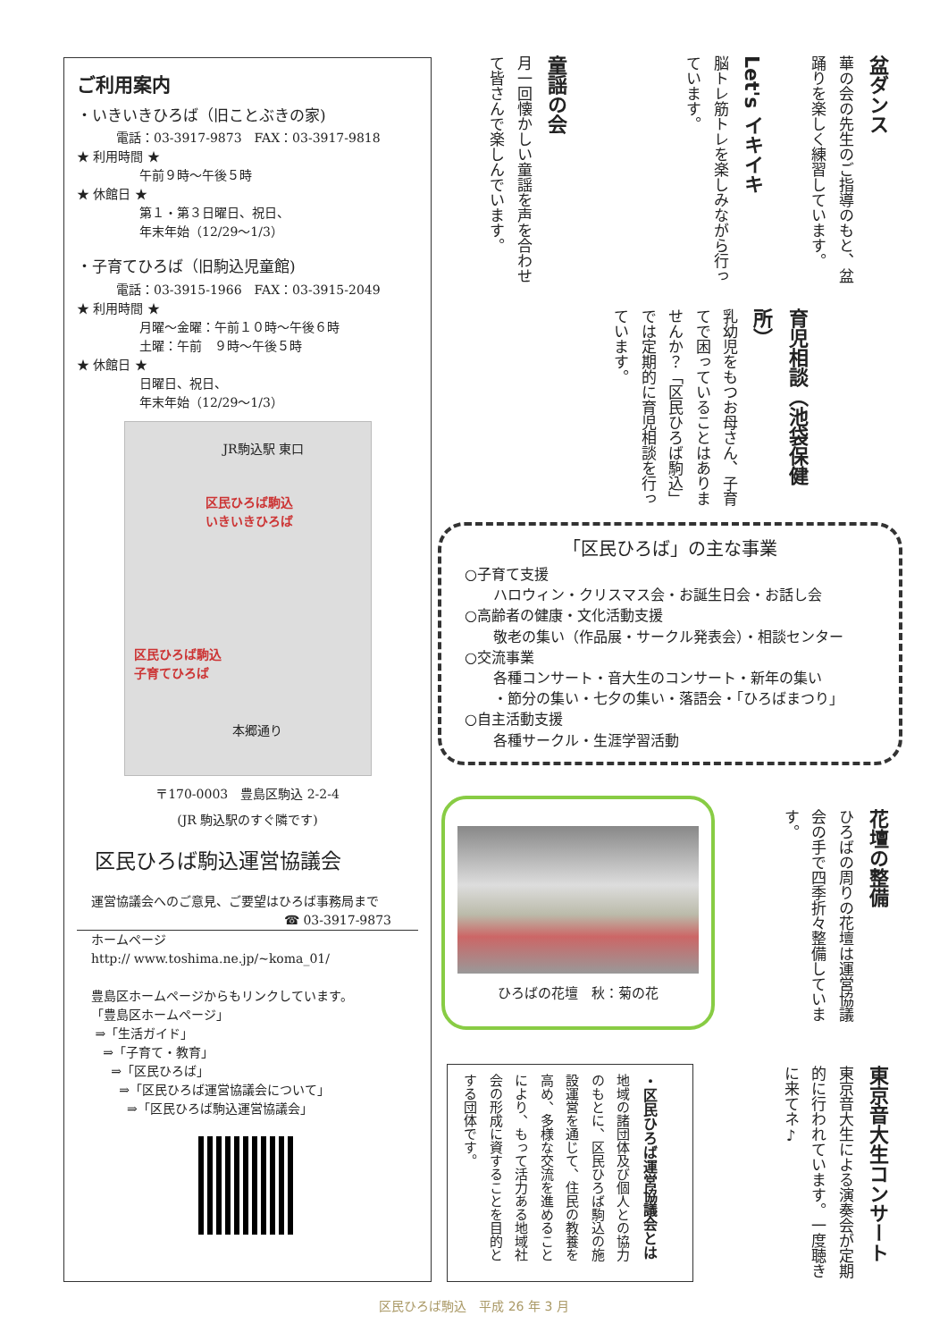ご利用案内
・いきいきひろば（旧ことぶきの家)
電話：03-3917-9873　FAX：03-3917-9818
★ 利用時間 ★
午前９時～午後５時
★ 休館日 ★
第１・第３日曜日、祝日、
年末年始（12/29～1/3）
・子育てひろば（旧駒込児童館)
電話：03-3915-1966　FAX：03-3915-2049
★ 利用時間 ★
月曜～金曜：午前１０時～午後６時
土曜：午前　９時～午後５時
★ 休館日 ★
日曜日、祝日、
年末年始（12/29～1/3）
JR駒込駅 東口
区民ひろば駒込
いきいきひろば
区民ひろば駒込
子育てひろば
本郷通り
〒170-0003　豊島区駒込 2-2-4
(JR 駒込駅のすぐ隣です)
区民ひろば駒込運営協議会
運営協議会へのご意見、ご要望はひろば事務局まで
☎ 03-3917-9873
ホームページ
http:// www.toshima.ne.jp/~koma_01/
豊島区ホームページからもリンクしています。
「豊島区ホームページ」
⇒「生活ガイド」
⇒「子育て・教育」
⇒「区民ひろば」
⇒「区民ひろば運営協議会について」
⇒「区民ひろば駒込運営協議会」
盆ダンス
華の会の先生のご指導のもと、盆踊りを楽しく練習しています。
Let's イキイキ
脳トレ筋トレを楽しみながら行っています。
童謡の会
月一回懐かしい童謡を声を合わせて皆さんで楽しんでいます。
育児相談（池袋保健所）
乳幼児をもつお母さん、子育てで困っていることはありませんか？「区民ひろば駒込」では定期的に育児相談を行っています。
「区民ひろば」の主な事業
○子育て支援
　　ハロウィン・クリスマス会・お誕生日会・お話し会
○高齢者の健康・文化活動支援
　　敬老の集い（作品展・サークル発表会）・相談センター
○交流事業
　　各種コンサート・音大生のコンサート・新年の集い
　　・節分の集い・七夕の集い・落語会・「ひろばまつり」
○自主活動支援
　　各種サークル・生涯学習活動
ひろばの花壇　秋：菊の花
花壇の整備
ひろばの周りの花壇は運営協議会の手で四季折々整備しています。
・区民ひろば運営協議会とは
地域の諸団体及び個人との協力のもとに、区民ひろば駒込の施設運営を通じて、住民の教養を高め、多様な交流を進めることにより、もって活力ある地域社会の形成に資することを目的とする団体です。
東京音大生コンサート
東京音大生による演奏会が定期的に行われています。一度聴きに来てネ♪
区民ひろば駒込　平成 26 年 3 月